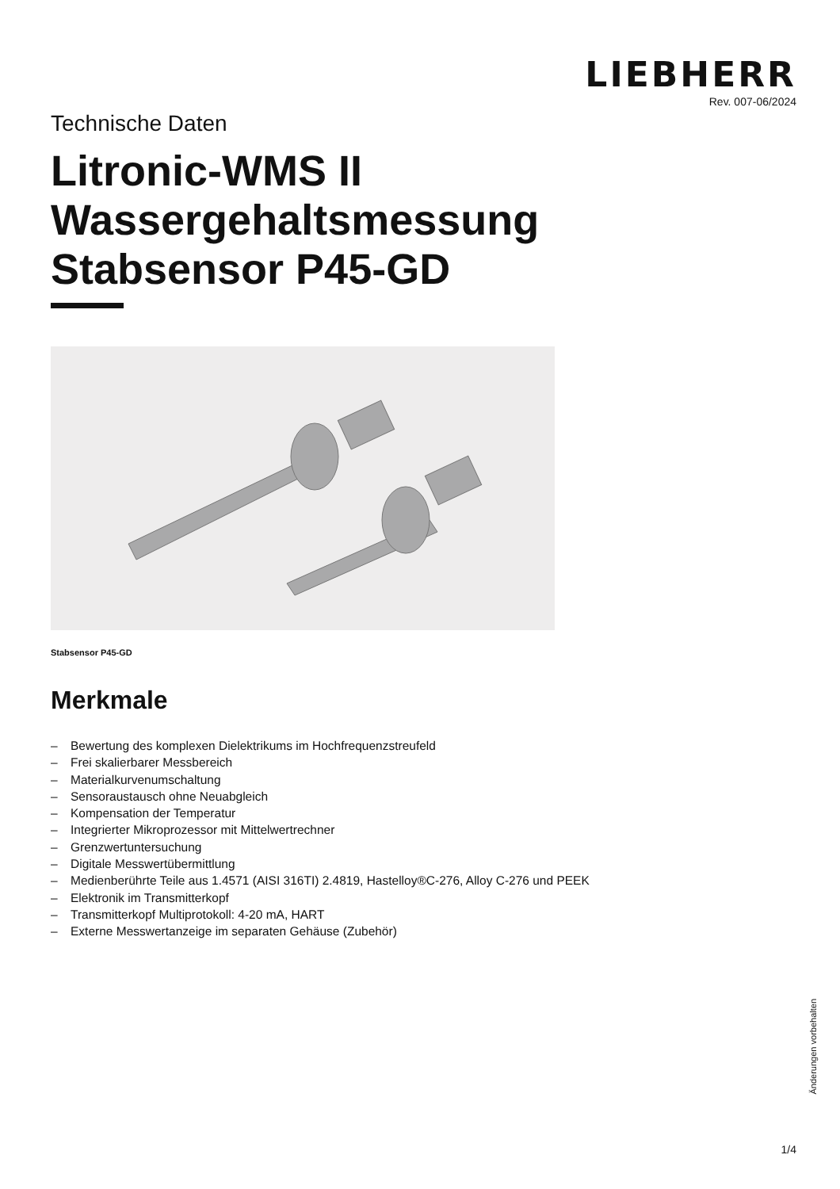LIEBHERR
Rev. 007-06/2024
Technische Daten
Litronic-WMS II
Wassergehaltsmessung
Stabsensor P45-GD
Stabsensor P45-GD
Merkmale
– Bewertung des komplexen Dielektrikums im Hochfrequenzstreufeld
– Frei skalierbarer Messbereich
– Materialkurvenumschaltung
– Sensoraustausch ohne Neuabgleich
– Kompensation der Temperatur
– Integrierter Mikroprozessor mit Mittelwertrechner
– Grenzwertuntersuchung
– Digitale Messwertübermittlung
– Medienberührte Teile aus 1.4571 (AISI 316TI) 2.4819, Hastelloy®C-276, Alloy C-276 und PEEK
– Elektronik im Transmitterkopf
– Transmitterkopf Multiprotokoll: 4-20 mA, HART
– Externe Messwertanzeige im separaten Gehäuse (Zubehör)
Änderungen vorbehalten
1/4